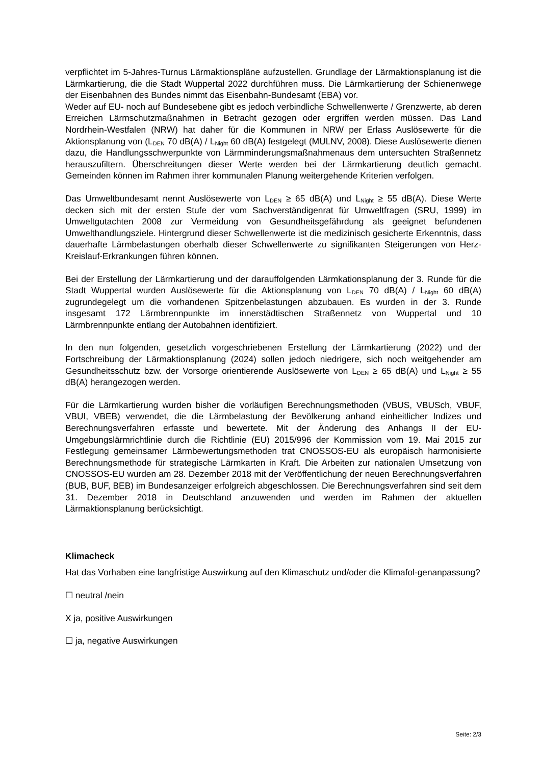verpflichtet im 5-Jahres-Turnus Lärmaktionspläne aufzustellen. Grundlage der Lärmaktionsplanung ist die Lärmkartierung, die die Stadt Wuppertal 2022 durchführen muss. Die Lärmkartierung der Schienenwege der Eisenbahnen des Bundes nimmt das Eisenbahn-Bundesamt (EBA) vor.
Weder auf EU- noch auf Bundesebene gibt es jedoch verbindliche Schwellenwerte / Grenzwerte, ab deren Erreichen Lärmschutzmaßnahmen in Betracht gezogen oder ergriffen werden müssen. Das Land Nordrhein-Westfalen (NRW) hat daher für die Kommunen in NRW per Erlass Auslösewerte für die Aktionsplanung von (L<sub>DEN</sub> 70 dB(A) / L<sub>Night</sub> 60 dB(A) festgelegt (MULNV, 2008). Diese Auslösewerte dienen dazu, die Handlungsschwerpunkte von Lärmminderungsmaßnahmenaus dem untersuchten Straßennetz herauszufiltern. Überschreitungen dieser Werte werden bei der Lärmkartierung deutlich gemacht. Gemeinden können im Rahmen ihrer kommunalen Planung weitergehende Kriterien verfolgen.
Das Umweltbundesamt nennt Auslösewerte von L<sub>DEN</sub> ≥ 65 dB(A) und L<sub>Night</sub> ≥ 55 dB(A). Diese Werte decken sich mit der ersten Stufe der vom Sachverständigenrat für Umweltfragen (SRU, 1999) im Umweltgutachten 2008 zur Vermeidung von Gesundheitsgefährdung als geeignet befundenen Umwelthandlungsziele. Hintergrund dieser Schwellenwerte ist die medizinisch gesicherte Erkenntnis, dass dauerhafte Lärmbelastungen oberhalb dieser Schwellenwerte zu signifikanten Steigerungen von Herz-Kreislauf-Erkrankungen führen können.
Bei der Erstellung der Lärmkartierung und der darauffolgenden Lärmkationsplanung der 3. Runde für die Stadt Wuppertal wurden Auslösewerte für die Aktionsplanung von L<sub>DEN</sub> 70 dB(A) / L<sub>Night</sub> 60 dB(A) zugrundegelegt um die vorhandenen Spitzenbelastungen abzubauen. Es wurden in der 3. Runde insgesamt 172 Lärmbrennpunkte im innerstädtischen Straßennetz von Wuppertal und 10 Lärmbrennpunkte entlang der Autobahnen identifiziert.
In den nun folgenden, gesetzlich vorgeschriebenen Erstellung der Lärmkartierung (2022) und der Fortschreibung der Lärmaktionsplanung (2024) sollen jedoch niedrigere, sich noch weitgehender am Gesundheitsschutz bzw. der Vorsorge orientierende Auslösewerte von L<sub>DEN</sub> ≥ 65 dB(A) und L<sub>Night</sub> ≥ 55 dB(A) herangezogen werden.
Für die Lärmkartierung wurden bisher die vorläufigen Berechnungsmethoden (VBUS, VBUSch, VBUF, VBUI, VBEB) verwendet, die die Lärmbelastung der Bevölkerung anhand einheitlicher Indizes und Berechnungsverfahren erfasste und bewertete. Mit der Änderung des Anhangs II der EU-Umgebungslärmrichtlinie durch die Richtlinie (EU) 2015/996 der Kommission vom 19. Mai 2015 zur Festlegung gemeinsamer Lärmbewertungsmethoden trat CNOSSOS-EU als europäisch harmonisierte Berechnungsmethode für strategische Lärmkarten in Kraft. Die Arbeiten zur nationalen Umsetzung von CNOSSOS-EU wurden am 28. Dezember 2018 mit der Veröffentlichung der neuen Berechnungsverfahren (BUB, BUF, BEB) im Bundesanzeiger erfolgreich abgeschlossen. Die Berechnungsverfahren sind seit dem 31. Dezember 2018 in Deutschland anzuwenden und werden im Rahmen der aktuellen Lärmaktionsplanung berücksichtigt.
Klimacheck
Hat das Vorhaben eine langfristige Auswirkung auf den Klimaschutz und/oder die Klimafol-genanpassung?
☐ neutral /nein
X ja, positive Auswirkungen
☐ ja, negative Auswirkungen
Seite: 2/3